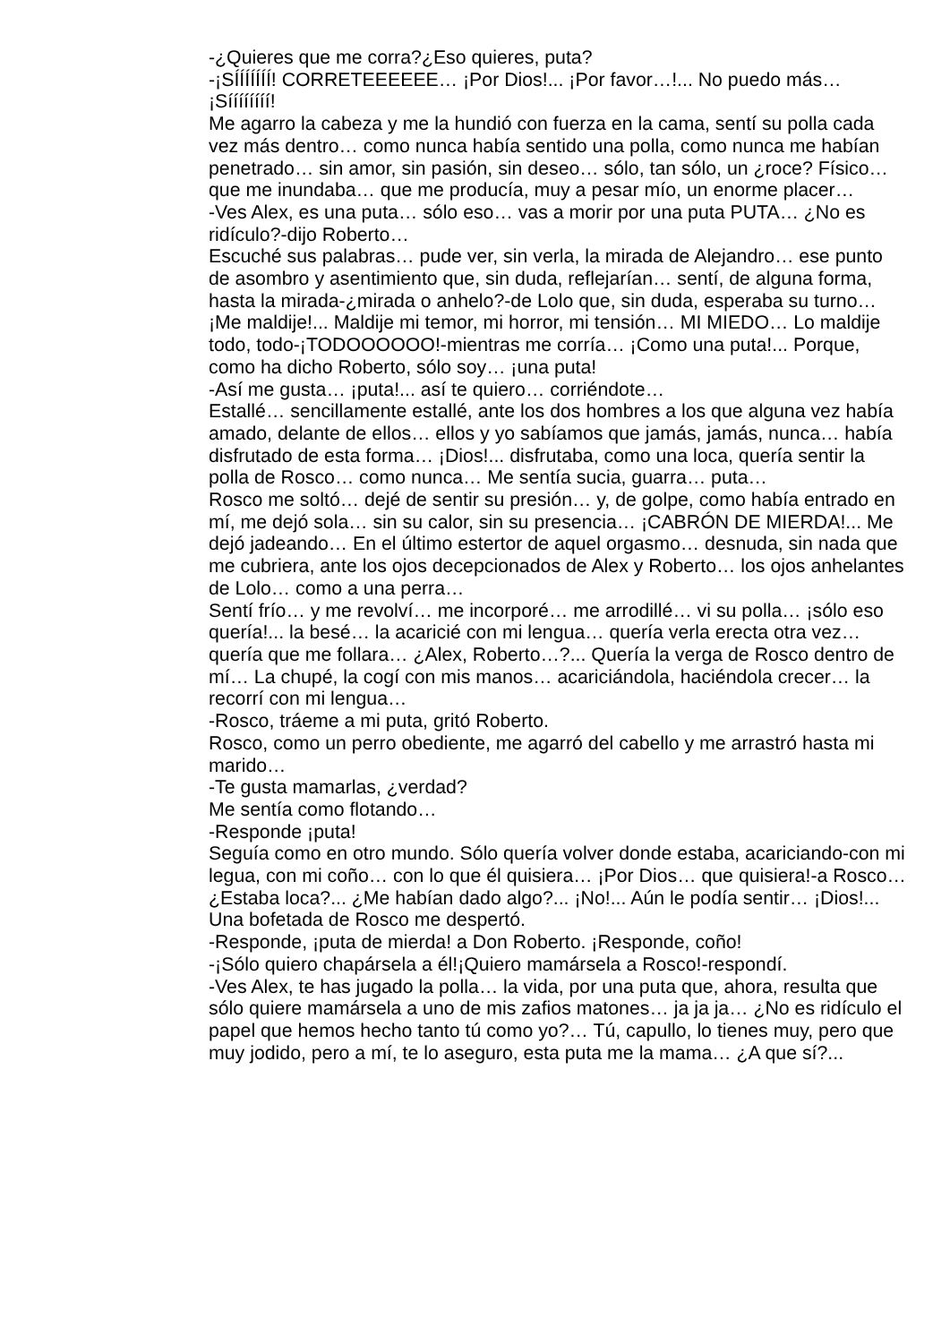-¿Quieres que me corra?¿Eso quieres, puta?
-¡SÍÍÍÍÍÍÍ! CORRETEEEEEE… ¡Por Dios!... ¡Por favor…!... No puedo más… ¡Síííííííí!
Me agarro la cabeza y me la hundió con fuerza en la cama, sentí su polla cada vez más dentro… como nunca había sentido una polla, como nunca me habían penetrado… sin amor, sin pasión, sin deseo… sólo, tan sólo, un ¿roce? Físico… que me inundaba… que me producía, muy a pesar mío, un enorme placer…
-Ves Alex, es una puta… sólo eso… vas a morir por una puta PUTA… ¿No es ridículo?-dijo Roberto…
Escuché sus palabras… pude ver, sin verla, la mirada de Alejandro… ese punto de asombro y asentimiento que, sin duda, reflejarían… sentí, de alguna forma, hasta la mirada-¿mirada o anhelo?-de Lolo que, sin duda, esperaba su turno… ¡Me maldije!... Maldije mi temor, mi horror, mi tensión… MI MIEDO… Lo maldije todo, todo-¡TODOOOOOO!-mientras me corría… ¡Como una puta!... Porque, como ha dicho Roberto, sólo soy… ¡una puta!
-Así me gusta… ¡puta!... así te quiero… corriéndote…
Estallé… sencillamente estallé, ante los dos hombres a los que alguna vez había amado, delante de ellos… ellos y yo sabíamos que jamás, jamás, nunca… había disfrutado de esta forma… ¡Dios!... disfrutaba, como una loca, quería sentir la polla de Rosco… como nunca… Me sentía sucia, guarra… puta…
Rosco me soltó… dejé de sentir su presión… y, de golpe, como había entrado en mí, me dejó sola… sin su calor, sin su presencia… ¡CABRÓN DE MIERDA!... Me dejó jadeando… En el último estertor de aquel orgasmo… desnuda, sin nada que me cubriera, ante los ojos decepcionados de Alex y Roberto… los ojos anhelantes de Lolo… como a una perra…
Sentí frío… y me revolví… me incorporé… me arrodillé… vi su polla… ¡sólo eso quería!... la besé… la acaricié con mi lengua… quería verla erecta otra vez… quería que me follara… ¿Alex, Roberto…?... Quería la verga de Rosco dentro de mí… La chupé, la cogí con mis manos… acariciándola, haciéndola crecer… la recorrí con mi lengua…
-Rosco, tráeme a mi puta, gritó Roberto.
Rosco, como un perro obediente, me agarró del cabello y me arrastró hasta mi marido…
-Te gusta mamarlas, ¿verdad?
Me sentía como flotando…
-Responde ¡puta!
Seguía como en otro mundo. Sólo quería volver donde estaba, acariciando-con mi legua, con mi coño… con lo que él quisiera… ¡Por Dios… que quisiera!-a Rosco… ¿Estaba loca?... ¿Me habían dado algo?... ¡No!... Aún le podía sentir… ¡Dios!...
Una bofetada de Rosco me despertó.
-Responde, ¡puta de mierda! a Don Roberto. ¡Responde, coño!
-¡Sólo quiero chapársela a él!¡Quiero mamársela a Rosco!-respondí.
-Ves Alex, te has jugado la polla… la vida, por una puta que, ahora, resulta que sólo quiere mamársela a uno de mis zafios matones… ja ja ja… ¿No es ridículo el papel que hemos hecho tanto tú como yo?… Tú, capullo, lo tienes muy, pero que muy jodido, pero a mí, te lo aseguro, esta puta me la mama… ¿A que sí?...